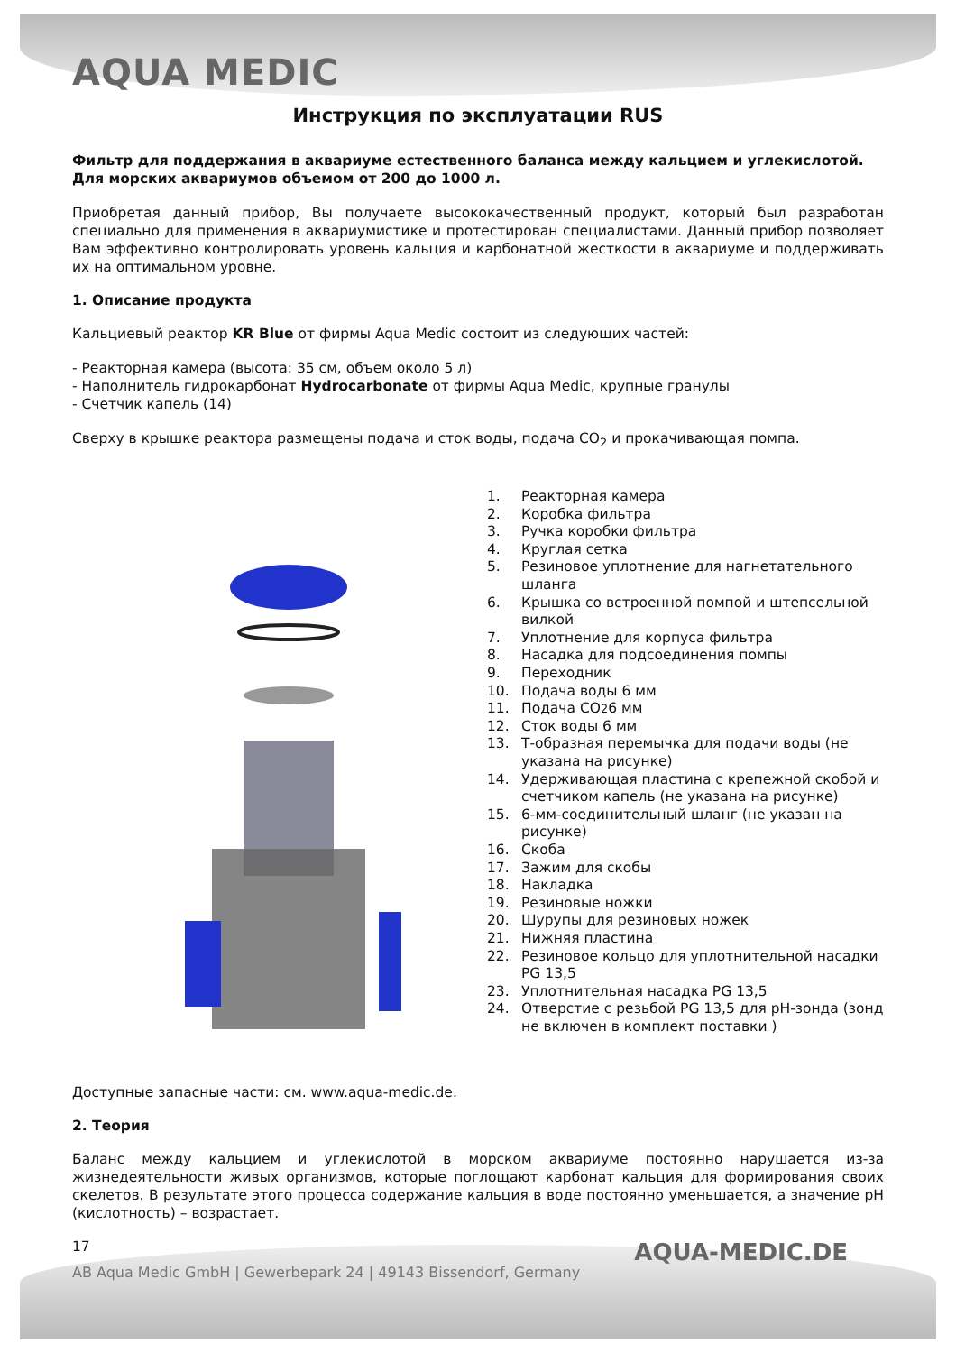AQUA MEDIC
Инструкция по эксплуатации RUS
Фильтр для поддержания в аквариуме естественного баланса между кальцием и углекислотой. Для морских аквариумов объемом от 200 до 1000 л.
Приобретая данный прибор, Вы получаете высококачественный продукт, который был разработан специально для применения в аквариумистике и протестирован специалистами. Данный прибор позволяет Вам эффективно контролировать уровень кальция и карбонатной жесткости в аквариуме и поддерживать их на оптимальном уровне.
1. Описание продукта
Кальциевый реактор KR Blue от фирмы Aqua Medic состоит из следующих частей:
- Реакторная камера (высота: 35 см, объем около 5 л)
- Наполнитель гидрокарбонат Hydrocarbonate от фирмы Aqua Medic, крупные гранулы
- Счетчик капель (14)
Сверху в крышке реактора размещены подача и сток воды, подача CO<sub>2</sub> и прокачивающая помпа.
1. Реакторная камера
2. Коробка фильтра
3. Ручка коробки фильтра
4. Круглая сетка
5. Резиновое уплотнение для нагнетательного шланга
6. Крышка со встроенной помпой и штепсельной вилкой
7. Уплотнение для корпуса фильтра
8. Насадка для подсоединения помпы
9. Переходник
10. Подача воды 6 мм
11. Подача CO<sub>2</sub> 6 мм
12. Сток воды 6 мм
13. Т-образная перемычка для подачи воды (не указана на рисунке)
14. Удерживающая пластина с крепежной скобой и счетчиком капель (не указана на рисунке)
15. 6-мм-соединительный шланг (не указан на рисунке)
16. Скоба
17. Зажим для скобы
18. Накладка
19. Резиновые ножки
20. Шурупы для резиновых ножек
21. Нижняя пластина
22. Резиновое кольцо для уплотнительной насадки PG 13,5
23. Уплотнительная насадка PG 13,5
24. Отверстие с резьбой PG 13,5 для pH-зонда (зонд не включен в комплект поставки )
Доступные запасные части: см. www.aqua-medic.de.
2. Теория
Баланс между кальцием и углекислотой в морском аквариуме постоянно нарушается из-за жизнедеятельности живых организмов, которые поглощают карбонат кальция для формирования своих скелетов. В результате этого процесса содержание кальция в воде постоянно уменьшается, а значение pH (кислотность) – возрастает.
17
AB Aqua Medic GmbH | Gewerbepark 24 | 49143 Bissendorf, Germany
AQUA-MEDIC.DE